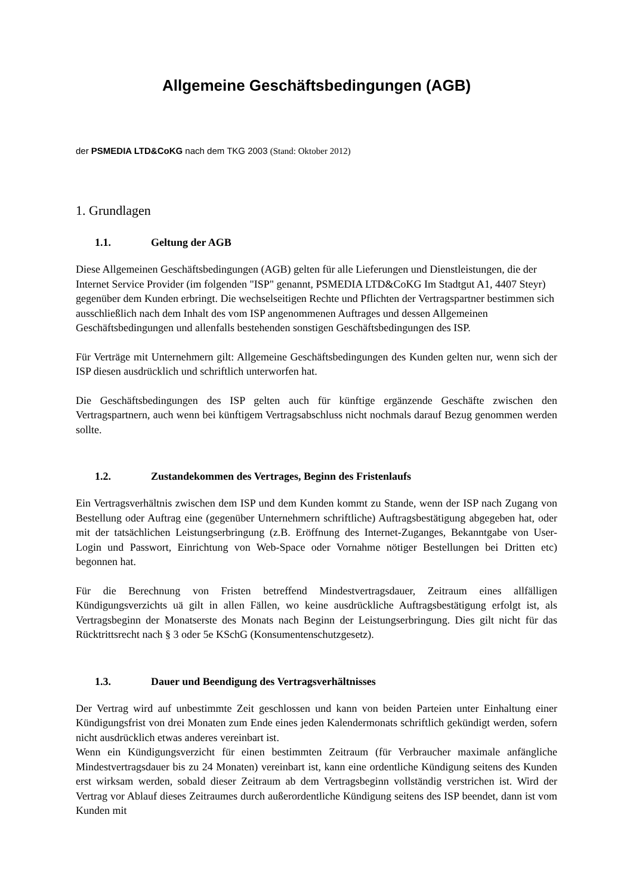Allgemeine Geschäftsbedingungen (AGB)
der PSMEDIA LTD&CoKG nach dem TKG 2003 (Stand: Oktober 2012)
1. Grundlagen
1.1. Geltung der AGB
Diese Allgemeinen Geschäftsbedingungen (AGB) gelten für alle Lieferungen und Dienstleistungen, die der Internet Service Provider (im folgenden "ISP" genannt, PSMEDIA LTD&CoKG Im Stadtgut A1, 4407 Steyr) gegenüber dem Kunden erbringt. Die wechselseitigen Rechte und Pflichten der Vertragspartner bestimmen sich ausschließlich nach dem Inhalt des vom ISP angenommenen Auftrages und dessen Allgemeinen Geschäftsbedingungen und allenfalls bestehenden sonstigen Geschäftsbedingungen des ISP.
Für Verträge mit Unternehmern gilt: Allgemeine Geschäftsbedingungen des Kunden gelten nur, wenn sich der ISP diesen ausdrücklich und schriftlich unterworfen hat.
Die Geschäftsbedingungen des ISP gelten auch für künftige ergänzende Geschäfte zwischen den Vertragspartnern, auch wenn bei künftigem Vertragsabschluss nicht nochmals darauf Bezug genommen werden sollte.
1.2. Zustandekommen des Vertrages, Beginn des Fristenlaufs
Ein Vertragsverhältnis zwischen dem ISP und dem Kunden kommt zu Stande, wenn der ISP nach Zugang von Bestellung oder Auftrag eine (gegenüber Unternehmern schriftliche) Auftragsbestätigung abgegeben hat, oder mit der tatsächlichen Leistungserbringung (z.B. Eröffnung des Internet-Zuganges, Bekanntgabe von User-Login und Passwort, Einrichtung von Web-Space oder Vornahme nötiger Bestellungen bei Dritten etc) begonnen hat.
Für die Berechnung von Fristen betreffend Mindestvertragsdauer, Zeitraum eines allfälligen Kündigungsverzichts uä gilt in allen Fällen, wo keine ausdrückliche Auftragsbestätigung erfolgt ist, als Vertragsbeginn der Monatserste des Monats nach Beginn der Leistungserbringung. Dies gilt nicht für das Rücktrittsrecht nach § 3 oder 5e KSchG (Konsumentenschutzgesetz).
1.3. Dauer und Beendigung des Vertragsverhältnisses
Der Vertrag wird auf unbestimmte Zeit geschlossen und kann von beiden Parteien unter Einhaltung einer Kündigungsfrist von drei Monaten zum Ende eines jeden Kalendermonats schriftlich gekündigt werden, sofern nicht ausdrücklich etwas anderes vereinbart ist.
Wenn ein Kündigungsverzicht für einen bestimmten Zeitraum (für Verbraucher maximale anfängliche Mindestvertragsdauer bis zu 24 Monaten) vereinbart ist, kann eine ordentliche Kündigung seitens des Kunden erst wirksam werden, sobald dieser Zeitraum ab dem Vertragsbeginn vollständig verstrichen ist. Wird der Vertrag vor Ablauf dieses Zeitraumes durch außerordentliche Kündigung seitens des ISP beendet, dann ist vom Kunden mit